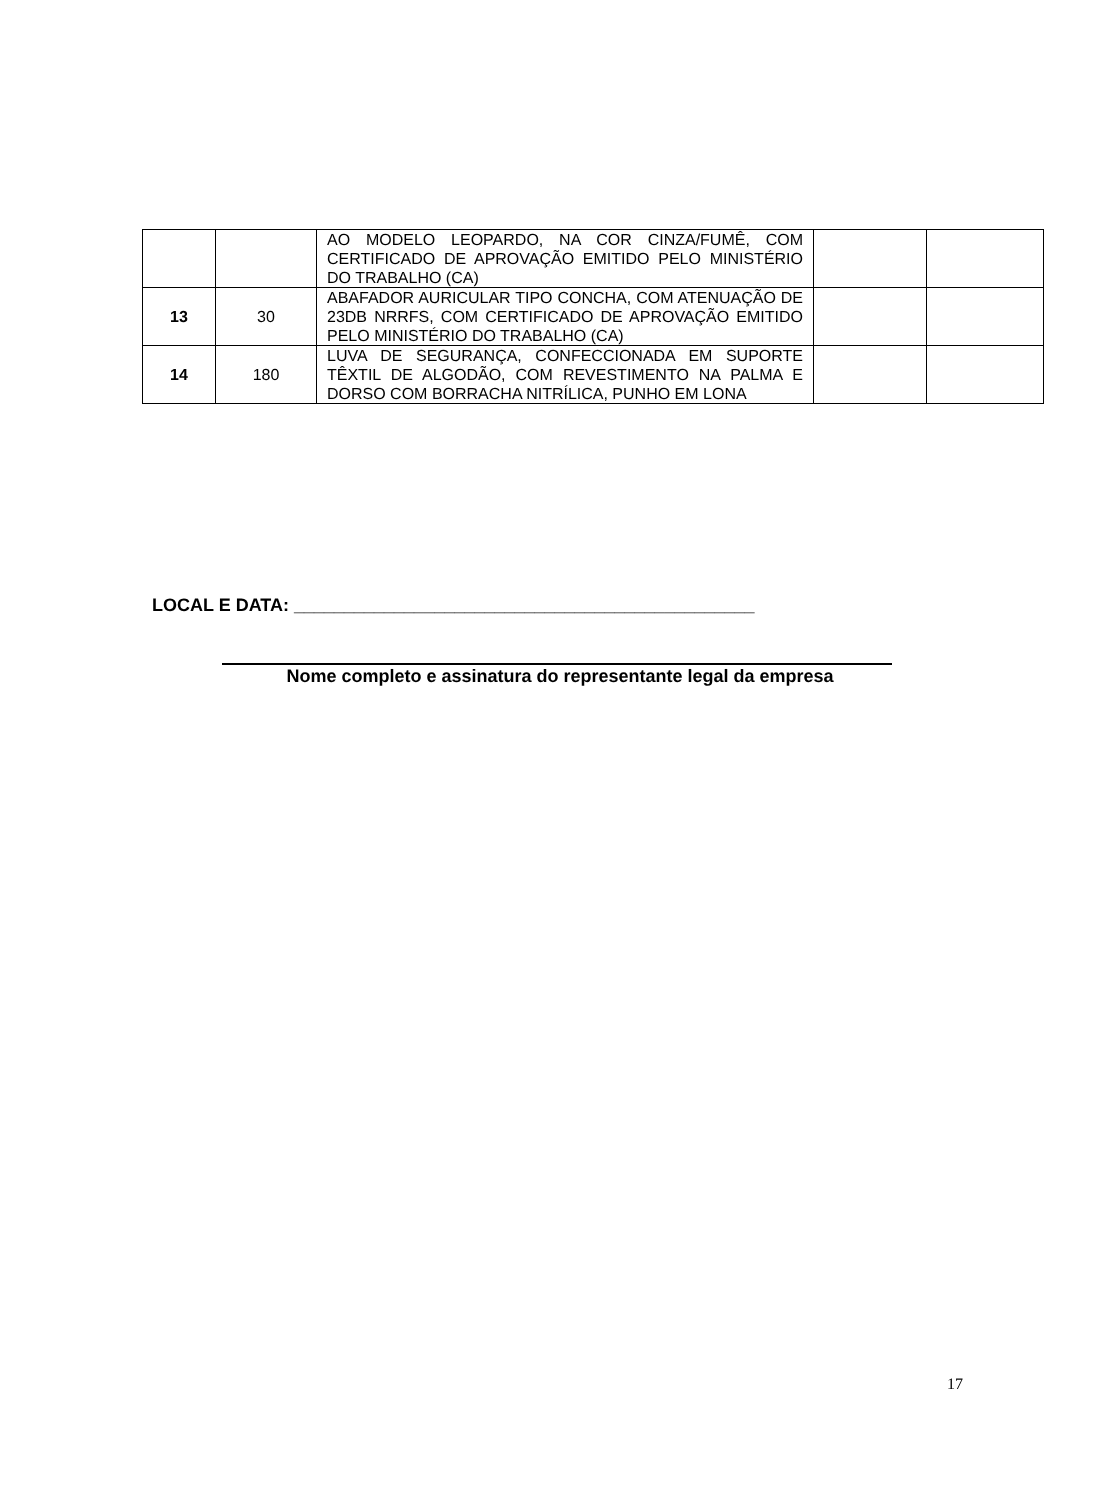| | | AO MODELO LEOPARDO, NA COR CINZA/FUMÊ, COM CERTIFICADO DE APROVAÇÃO EMITIDO PELO MINISTÉRIO DO TRABALHO (CA) | | |
| 13 | 30 | ABAFADOR AURICULAR TIPO CONCHA, COM ATENUAÇÃO DE 23DB NRRFS, COM CERTIFICADO DE APROVAÇÃO EMITIDO PELO MINISTÉRIO DO TRABALHO (CA) | | |
| 14 | 180 | LUVA DE SEGURANÇA, CONFECCIONADA EM SUPORTE TÊXTIL DE ALGODÃO, COM REVESTIMENTO NA PALMA E DORSO COM BORRACHA NITRÍLICA, PUNHO EM LONA | | |
LOCAL E DATA: ______________________________________________
Nome completo e assinatura do representante legal da empresa
17